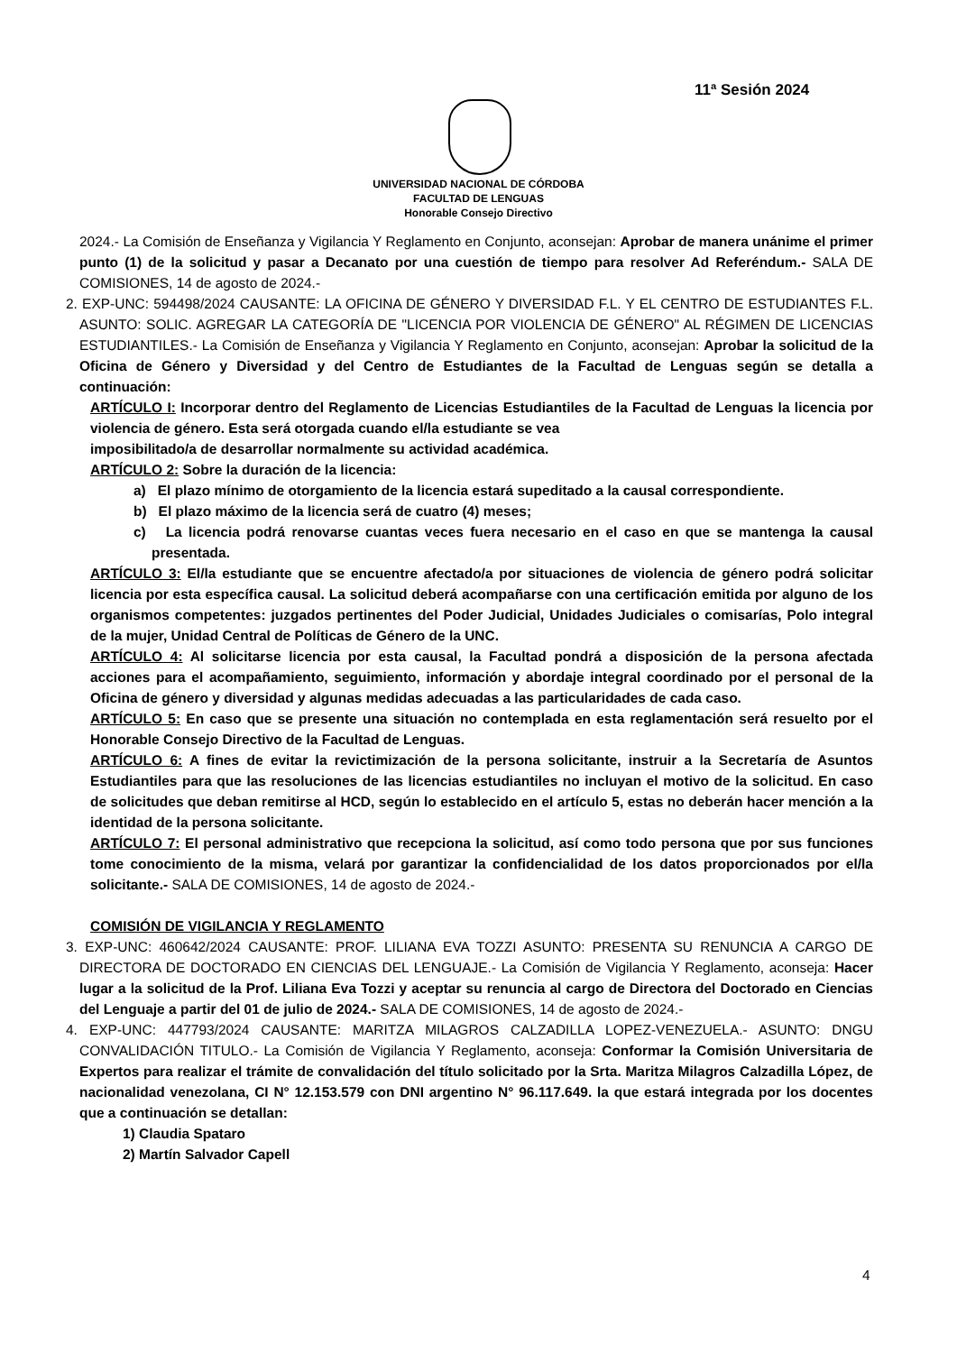11ª Sesión 2024
UNIVERSIDAD NACIONAL DE CÓRDOBA
FACULTAD DE LENGUAS
Honorable Consejo Directivo
2024.- La Comisión de Enseñanza y Vigilancia Y Reglamento en Conjunto, aconsejan: Aprobar de manera unánime el primer punto (1) de la solicitud y pasar a Decanato por una cuestión de tiempo para resolver Ad Referéndum.- SALA DE COMISIONES, 14 de agosto de 2024.-
2. EXP-UNC: 594498/2024 CAUSANTE: LA OFICINA DE GÉNERO Y DIVERSIDAD F.L. Y EL CENTRO DE ESTUDIANTES F.L. ASUNTO: SOLIC. AGREGAR LA CATEGORÍA DE "LICENCIA POR VIOLENCIA DE GÉNERO" AL RÉGIMEN DE LICENCIAS ESTUDIANTILES.- La Comisión de Enseñanza y Vigilancia Y Reglamento en Conjunto, aconsejan: Aprobar la solicitud de la Oficina de Género y Diversidad y del Centro de Estudiantes de la Facultad de Lenguas según se detalla a continuación:
ARTÍCULO I: Incorporar dentro del Reglamento de Licencias Estudiantiles de la Facultad de Lenguas la licencia por violencia de género. Esta será otorgada cuando el/la estudiante se vea
imposibilitado/a de desarrollar normalmente su actividad académica.
ARTÍCULO 2: Sobre la duración de la licencia:
a) El plazo mínimo de otorgamiento de la licencia estará supeditado a la causal correspondiente.
b) El plazo máximo de la licencia será de cuatro (4) meses;
c) La licencia podrá renovarse cuantas veces fuera necesario en el caso en que se mantenga la causal presentada.
ARTÍCULO 3: El/la estudiante que se encuentre afectado/a por situaciones de violencia de género podrá solicitar licencia por esta específica causal. La solicitud deberá acompañarse con una certificación emitida por alguno de los organismos competentes: juzgados pertinentes del Poder Judicial, Unidades Judiciales o comisarías, Polo integral de la mujer, Unidad Central de Políticas de Género de la UNC.
ARTÍCULO 4: Al solicitarse licencia por esta causal, la Facultad pondrá a disposición de la persona afectada acciones para el acompañamiento, seguimiento, información y abordaje integral coordinado por el personal de la Oficina de género y diversidad y algunas medidas adecuadas a las particularidades de cada caso.
ARTÍCULO 5: En caso que se presente una situación no contemplada en esta reglamentación será resuelto por el Honorable Consejo Directivo de la Facultad de Lenguas.
ARTÍCULO 6: A fines de evitar la revictimización de la persona solicitante, instruir a la Secretaría de Asuntos Estudiantiles para que las resoluciones de las licencias estudiantiles no incluyan el motivo de la solicitud. En caso de solicitudes que deban remitirse al HCD, según lo establecido en el artículo 5, estas no deberán hacer mención a la identidad de la persona solicitante.
ARTÍCULO 7: El personal administrativo que recepciona la solicitud, así como todo persona que por sus funciones tome conocimiento de la misma, velará por garantizar la confidencialidad de los datos proporcionados por el/la solicitante.- SALA DE COMISIONES, 14 de agosto de 2024.-
COMISIÓN DE VIGILANCIA Y REGLAMENTO
3. EXP-UNC: 460642/2024 CAUSANTE: PROF. LILIANA EVA TOZZI ASUNTO: PRESENTA SU RENUNCIA A CARGO DE DIRECTORA DE DOCTORADO EN CIENCIAS DEL LENGUAJE.- La Comisión de Vigilancia Y Reglamento, aconseja: Hacer lugar a la solicitud de la Prof. Liliana Eva Tozzi y aceptar su renuncia al cargo de Directora del Doctorado en Ciencias del Lenguaje a partir del 01 de julio de 2024.- SALA DE COMISIONES, 14 de agosto de 2024.-
4. EXP-UNC: 447793/2024 CAUSANTE: MARITZA MILAGROS CALZADILLA LOPEZ-VENEZUELA.- ASUNTO: DNGU CONVALIDACIÓN TITULO.- La Comisión de Vigilancia Y Reglamento, aconseja: Conformar la Comisión Universitaria de Expertos para realizar el trámite de convalidación del título solicitado por la Srta. Maritza Milagros Calzadilla López, de nacionalidad venezolana, CI N° 12.153.579 con DNI argentino N° 96.117.649. la que estará integrada por los docentes que a continuación se detallan:
1) Claudia Spataro
2) Martín Salvador Capell
4